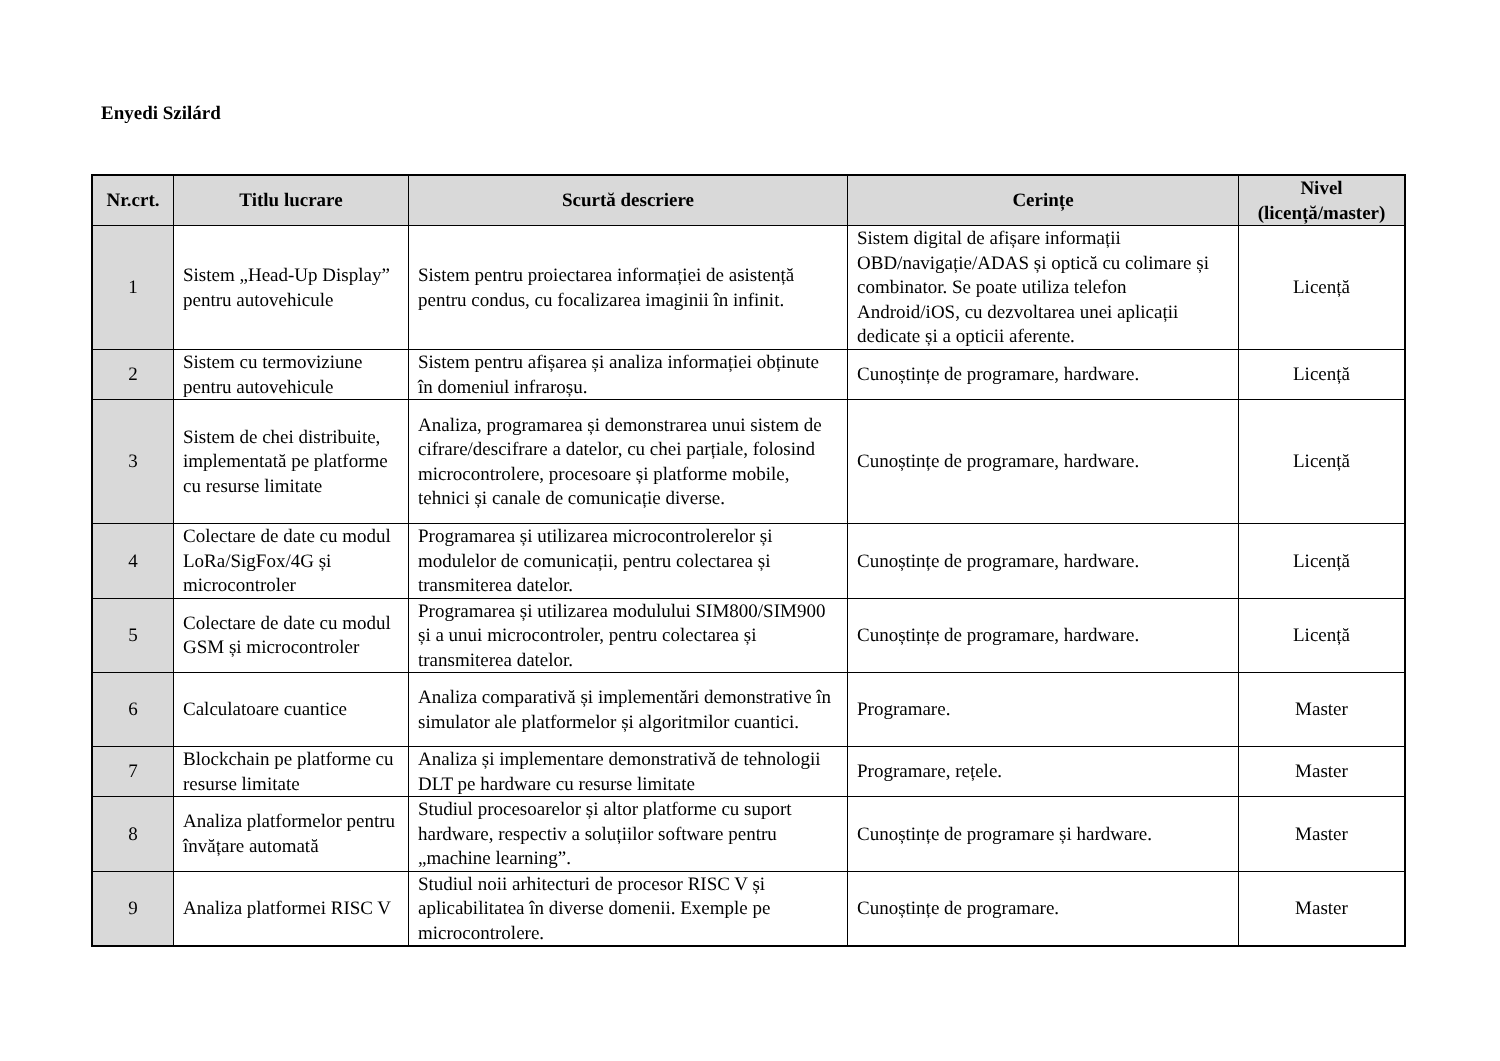Enyedi Szilárd
| Nr.crt. | Titlu lucrare | Scurtă descriere | Cerințe | Nivel (licență/master) |
| --- | --- | --- | --- | --- |
| 1 | Sistem „Head-Up Display” pentru autovehicule | Sistem pentru proiectarea informației de asistență pentru condus, cu focalizarea imaginii în infinit. | Sistem digital de afișare informații OBD/navigație/ADAS și optică cu colimare și combinator. Se poate utiliza telefon Android/iOS, cu dezvoltarea unei aplicații dedicate și a opticii aferente. | Licență |
| 2 | Sistem cu termoviziune pentru autovehicule | Sistem pentru afișarea și analiza informației obținute în domeniul infraroșu. | Cunoștințe de programare, hardware. | Licență |
| 3 | Sistem de chei distribuite, implementată pe platforme cu resurse limitate | Analiza, programarea și demonstrarea unui sistem de cifrare/descifrare a datelor, cu chei parțiale, folosind microcontrolere, procesoare și platforme mobile, tehnici și canale de comunicație diverse. | Cunoștințe de programare, hardware. | Licență |
| 4 | Colectare de date cu modul LoRa/SigFox/4G și microcontroler | Programarea și utilizarea microcontrolerelor și modulelor de comunicații, pentru colectarea și transmiterea datelor. | Cunoștințe de programare, hardware. | Licență |
| 5 | Colectare de date cu modul GSM și microcontroler | Programarea și utilizarea modulului SIM800/SIM900 și a unui microcontroler, pentru colectarea și transmiterea datelor. | Cunoștințe de programare, hardware. | Licență |
| 6 | Calculatoare cuantice | Analiza comparativă și implementări demonstrative în simulator ale platformelor și algoritmilor cuantici. | Programare. | Master |
| 7 | Blockchain pe platforme cu resurse limitate | Analiza și implementare demonstrativă de tehnologii DLT pe hardware cu resurse limitate | Programare, rețele. | Master |
| 8 | Analiza platformelor pentru învățare automată | Studiul procesoarelor și altor platforme cu suport hardware, respectiv a soluțiilor software pentru „machine learning”. | Cunoștințe de programare și hardware. | Master |
| 9 | Analiza platformei RISC V | Studiul noii arhitecturi de procesor RISC V și aplicabilitatea în diverse domenii. Exemple pe microcontrolere. | Cunoștințe de programare. | Master |